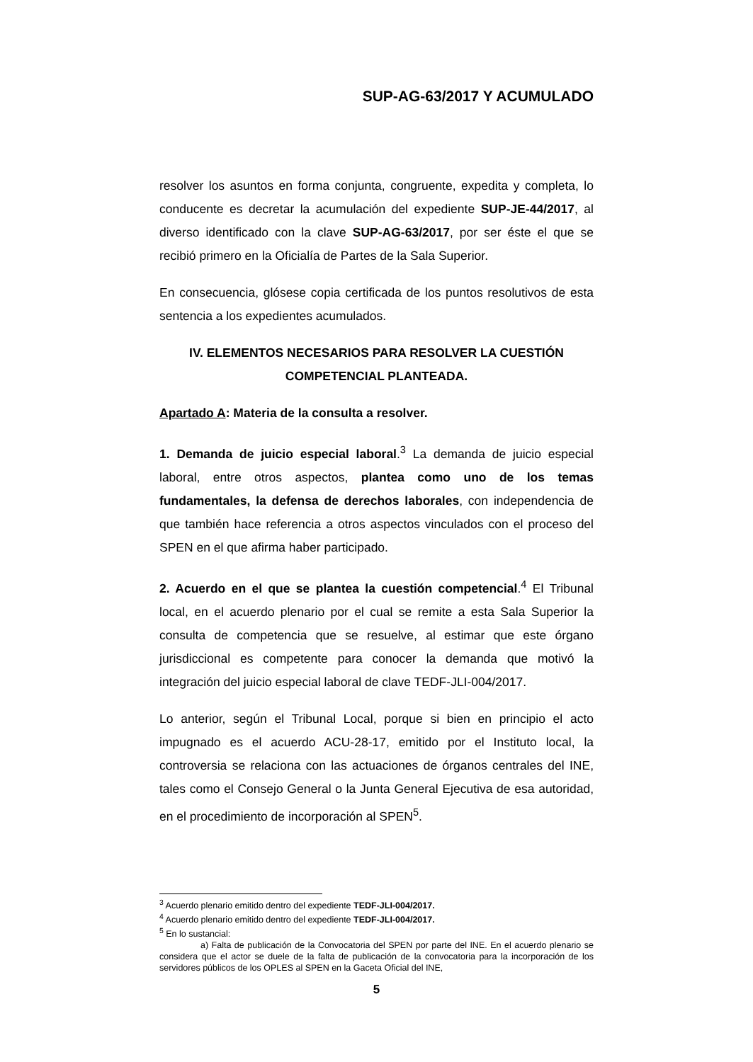SUP-AG-63/2017 Y ACUMULADO
resolver los asuntos en forma conjunta, congruente, expedita y completa, lo conducente es decretar la acumulación del expediente SUP-JE-44/2017, al diverso identificado con la clave SUP-AG-63/2017, por ser éste el que se recibió primero en la Oficialía de Partes de la Sala Superior.
En consecuencia, glósese copia certificada de los puntos resolutivos de esta sentencia a los expedientes acumulados.
IV. ELEMENTOS NECESARIOS PARA RESOLVER LA CUESTIÓN COMPETENCIAL PLANTEADA.
Apartado A: Materia de la consulta a resolver.
1. Demanda de juicio especial laboral.<sup>3</sup> La demanda de juicio especial laboral, entre otros aspectos, plantea como uno de los temas fundamentales, la defensa de derechos laborales, con independencia de que también hace referencia a otros aspectos vinculados con el proceso del SPEN en el que afirma haber participado.
2. Acuerdo en el que se plantea la cuestión competencial.<sup>4</sup> El Tribunal local, en el acuerdo plenario por el cual se remite a esta Sala Superior la consulta de competencia que se resuelve, al estimar que este órgano jurisdiccional es competente para conocer la demanda que motivó la integración del juicio especial laboral de clave TEDF-JLI-004/2017.
Lo anterior, según el Tribunal Local, porque si bien en principio el acto impugnado es el acuerdo ACU-28-17, emitido por el Instituto local, la controversia se relaciona con las actuaciones de órganos centrales del INE, tales como el Consejo General o la Junta General Ejecutiva de esa autoridad, en el procedimiento de incorporación al SPEN<sup>5</sup>.
<sup>3</sup> Acuerdo plenario emitido dentro del expediente TEDF-JLI-004/2017.
<sup>4</sup> Acuerdo plenario emitido dentro del expediente TEDF-JLI-004/2017.
<sup>5</sup> En lo sustancial:
a) Falta de publicación de la Convocatoria del SPEN por parte del INE. En el acuerdo plenario se considera que el actor se duele de la falta de publicación de la convocatoria para la incorporación de los servidores públicos de los OPLES al SPEN en la Gaceta Oficial del INE,
5